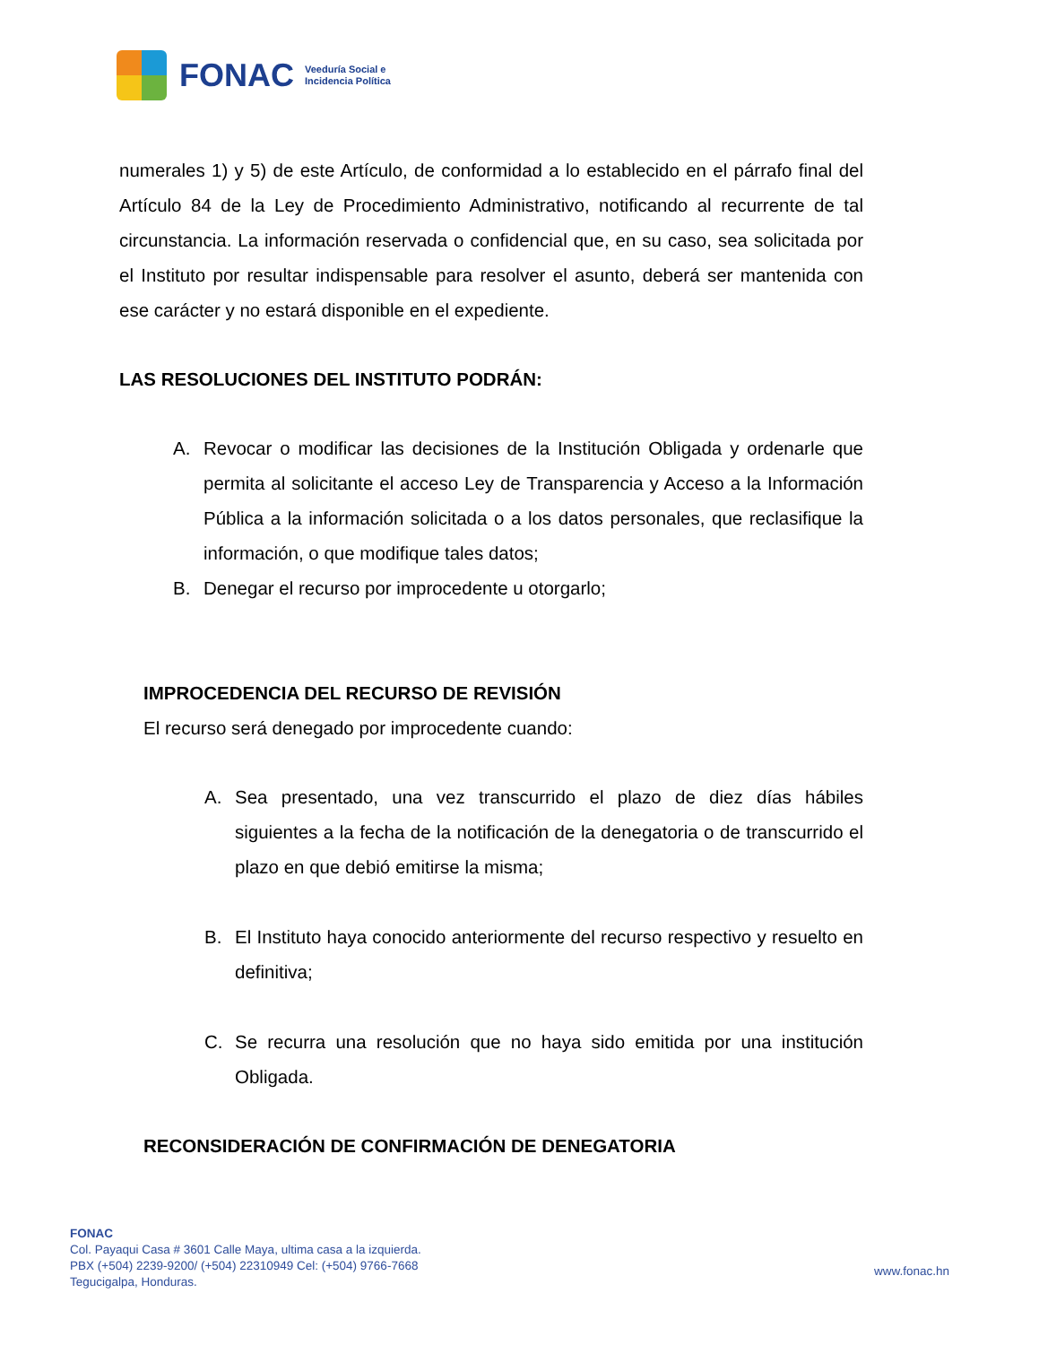FONAC
Veeduría Social e
Incidencia Política
numerales 1) y 5) de este Artículo, de conformidad a lo establecido en el párrafo final del Artículo 84 de la Ley de Procedimiento Administrativo, notificando al recurrente de tal circunstancia. La información reservada o confidencial que, en su caso, sea solicitada por el Instituto por resultar indispensable para resolver el asunto, deberá ser mantenida con ese carácter y no estará disponible en el expediente.
LAS RESOLUCIONES DEL INSTITUTO PODRÁN:
A. Revocar o modificar las decisiones de la Institución Obligada y ordenarle que permita al solicitante el acceso Ley de Transparencia y Acceso a la Información Pública a la información solicitada o a los datos personales, que reclasifique la información, o que modifique tales datos;
B. Denegar el recurso por improcedente u otorgarlo;
IMPROCEDENCIA DEL RECURSO DE REVISIÓN
El recurso será denegado por improcedente cuando:
A. Sea presentado, una vez transcurrido el plazo de diez días hábiles siguientes a la fecha de la notificación de la denegatoria o de transcurrido el plazo en que debió emitirse la misma;
B. El Instituto haya conocido anteriormente del recurso respectivo y resuelto en definitiva;
C. Se recurra una resolución que no haya sido emitida por una institución Obligada.
RECONSIDERACIÓN DE CONFIRMACIÓN DE DENEGATORIA
FONAC
Col. Payaqui Casa # 3601 Calle Maya, ultima casa a la izquierda.
PBX (+504) 2239-9200/ (+504) 22310949 Cel: (+504) 9766-7668
Tegucigalpa, Honduras.
www.fonac.hn